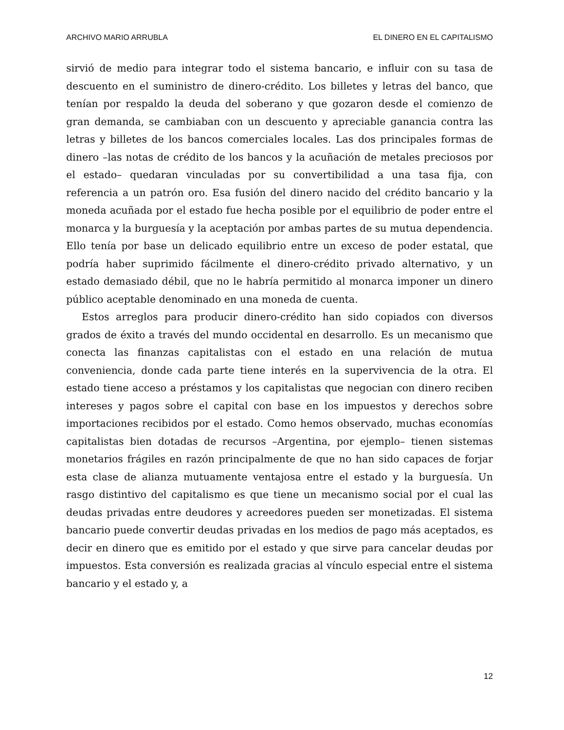ARCHIVO MARIO ARRUBLA EL DINERO EN EL CAPITALISMO
sirvió de medio para integrar todo el sistema bancario, e influir con su tasa de descuento en el suministro de dinero-crédito. Los billetes y letras del banco, que tenían por respaldo la deuda del soberano y que gozaron desde el comienzo de gran demanda, se cambiaban con un descuento y apreciable ganancia contra las letras y billetes de los bancos comerciales locales. Las dos principales formas de dinero –las notas de crédito de los bancos y la acuñación de metales preciosos por el estado– quedaran vinculadas por su convertibilidad a una tasa fija, con referencia a un patrón oro. Esa fusión del dinero nacido del crédito bancario y la moneda acuñada por el estado fue hecha posible por el equilibrio de poder entre el monarca y la burguesía y la aceptación por ambas partes de su mutua dependencia. Ello tenía por base un delicado equilibrio entre un exceso de poder estatal, que podría haber suprimido fácilmente el dinero-crédito privado alternativo, y un estado demasiado débil, que no le habría permitido al monarca imponer un dinero público aceptable denominado en una moneda de cuenta.
Estos arreglos para producir dinero-crédito han sido copiados con diversos grados de éxito a través del mundo occidental en desarrollo. Es un mecanismo que conecta las finanzas capitalistas con el estado en una relación de mutua conveniencia, donde cada parte tiene interés en la supervivencia de la otra. El estado tiene acceso a préstamos y los capitalistas que negocian con dinero reciben intereses y pagos sobre el capital con base en los impuestos y derechos sobre importaciones recibidos por el estado. Como hemos observado, muchas economías capitalistas bien dotadas de recursos –Argentina, por ejemplo– tienen sistemas monetarios frágiles en razón principalmente de que no han sido capaces de forjar esta clase de alianza mutuamente ventajosa entre el estado y la burguesía. Un rasgo distintivo del capitalismo es que tiene un mecanismo social por el cual las deudas privadas entre deudores y acreedores pueden ser monetizadas. El sistema bancario puede convertir deudas privadas en los medios de pago más aceptados, es decir en dinero que es emitido por el estado y que sirve para cancelar deudas por impuestos. Esta conversión es realizada gracias al vínculo especial entre el sistema bancario y el estado y, a
12